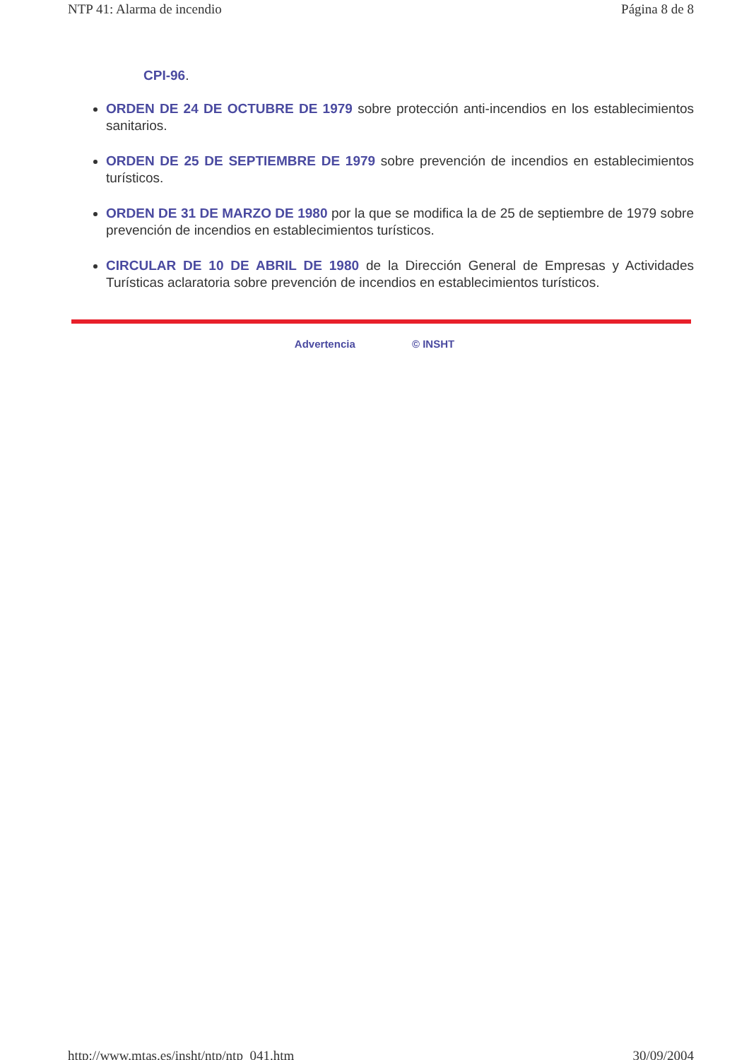NTP 41: Alarma de incendio Página 8 de 8
CPI-96.
ORDEN DE 24 DE OCTUBRE DE 1979 sobre protección anti-incendios en los establecimientos sanitarios.
ORDEN DE 25 DE SEPTIEMBRE DE 1979 sobre prevención de incendios en establecimientos turísticos.
ORDEN DE 31 DE MARZO DE 1980 por la que se modifica la de 25 de septiembre de 1979 sobre prevención de incendios en establecimientos turísticos.
CIRCULAR DE 10 DE ABRIL DE 1980 de la Dirección General de Empresas y Actividades Turísticas aclaratoria sobre prevención de incendios en establecimientos turísticos.
Advertencia © INSHT
http://www.mtas.es/insht/ntp/ntp_041.htm 30/09/2004